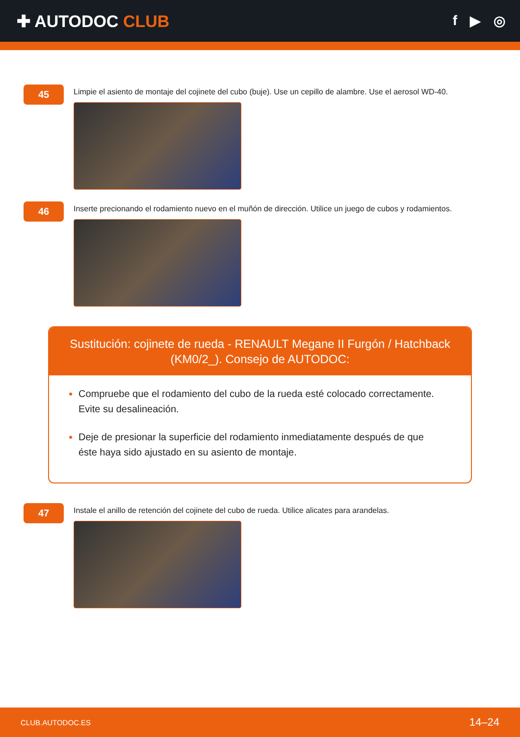✚ AUTODOC CLUB
f ▶ ◎
45
Limpie el asiento de montaje del cojinete del cubo (buje). Use un cepillo de alambre. Use el aerosol WD-40.
46
Inserte precionando el rodamiento nuevo en el muñón de dirección. Utilice un juego de cubos y rodamientos.
Sustitución: cojinete de rueda - RENAULT Megane II Furgón / Hatchback (KM0/2_). Consejo de AUTODOC:
Compruebe que el rodamiento del cubo de la rueda esté colocado correctamente. Evite su desalineación.
Deje de presionar la superficie del rodamiento inmediatamente después de que éste haya sido ajustado en su asiento de montaje.
47
Instale el anillo de retención del cojinete del cubo de rueda. Utilice alicates para arandelas.
CLUB.AUTODOC.ES 14–24